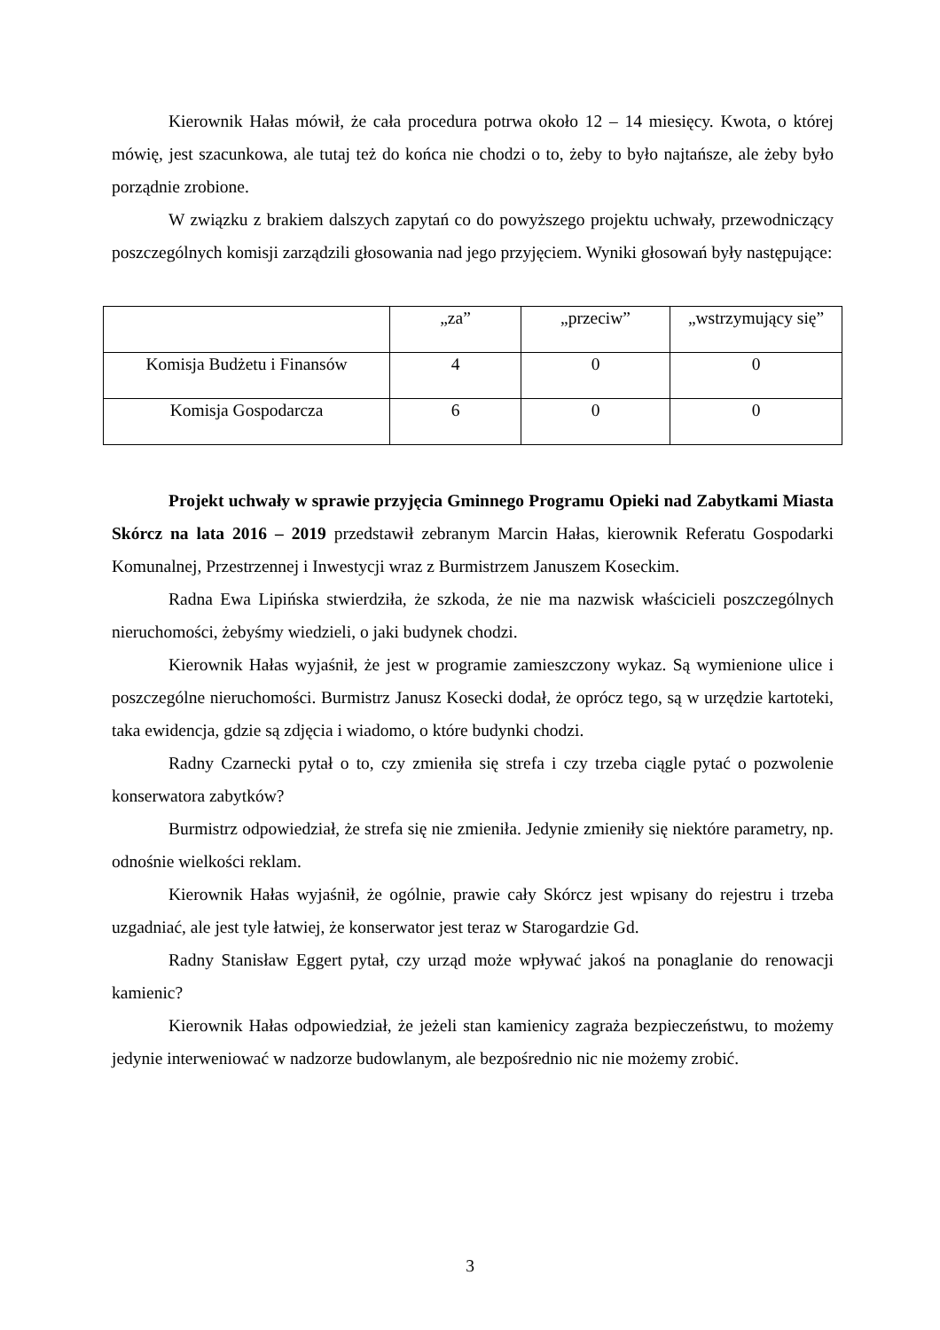Kierownik Hałas mówił, że cała procedura potrwa około 12 – 14 miesięcy. Kwota, o której mówię, jest szacunkowa, ale tutaj też do końca nie chodzi o to, żeby to było najtańsze, ale żeby było porządnie zrobione.
W związku z brakiem dalszych zapytań co do powyższego projektu uchwały, przewodniczący poszczególnych komisji zarządzili głosowania nad jego przyjęciem. Wyniki głosowań były następujące:
| | „za” | „przeciw” | „wstrzymujący się” |
| Komisja Budżetu i Finansów | 4 | 0 | 0 |
| Komisja Gospodarcza | 6 | 0 | 0 |
Projekt uchwały w sprawie przyjęcia Gminnego Programu Opieki nad Zabytkami Miasta Skórcz na lata 2016 – 2019 przedstawił zebranym Marcin Hałas, kierownik Referatu Gospodarki Komunalnej, Przestrzennej i Inwestycji wraz z Burmistrzem Januszem Koseckim.
Radna Ewa Lipińska stwierdziła, że szkoda, że nie ma nazwisk właścicieli poszczególnych nieruchomości, żebyśmy wiedzieli, o jaki budynek chodzi.
Kierownik Hałas wyjaśnił, że jest w programie zamieszczony wykaz. Są wymienione ulice i poszczególne nieruchomości. Burmistrz Janusz Kosecki dodał, że oprócz tego, są w urzędzie kartoteki, taka ewidencja, gdzie są zdjęcia i wiadomo, o które budynki chodzi.
Radny Czarnecki pytał o to, czy zmieniła się strefa i czy trzeba ciągle pytać o pozwolenie konserwatora zabytków?
Burmistrz odpowiedział, że strefa się nie zmieniła. Jedynie zmieniły się niektóre parametry, np. odnośnie wielkości reklam.
Kierownik Hałas wyjaśnił, że ogólnie, prawie cały Skórcz jest wpisany do rejestru i trzeba uzgadniać, ale jest tyle łatwiej, że konserwator jest teraz w Starogardzie Gd.
Radny Stanisław Eggert pytał, czy urząd może wpływać jakoś na ponaglanie do renowacji kamienic?
Kierownik Hałas odpowiedział, że jeżeli stan kamienicy zagraża bezpieczeństwu, to możemy jedynie interweniować w nadzorze budowlanym, ale bezpośrednio nic nie możemy zrobić.
3